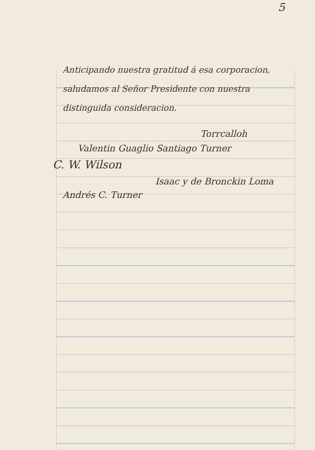5
Anticipando nuestra gratitud á esa corporacion, saludamos al Señor Presidente con nuestra distinguida consideracion.
Torrcalloh
Valentin Guaglio Santiago Turner
C. W. Wilson
Isaac y de Bronckin Loma
Andrés C. Turner